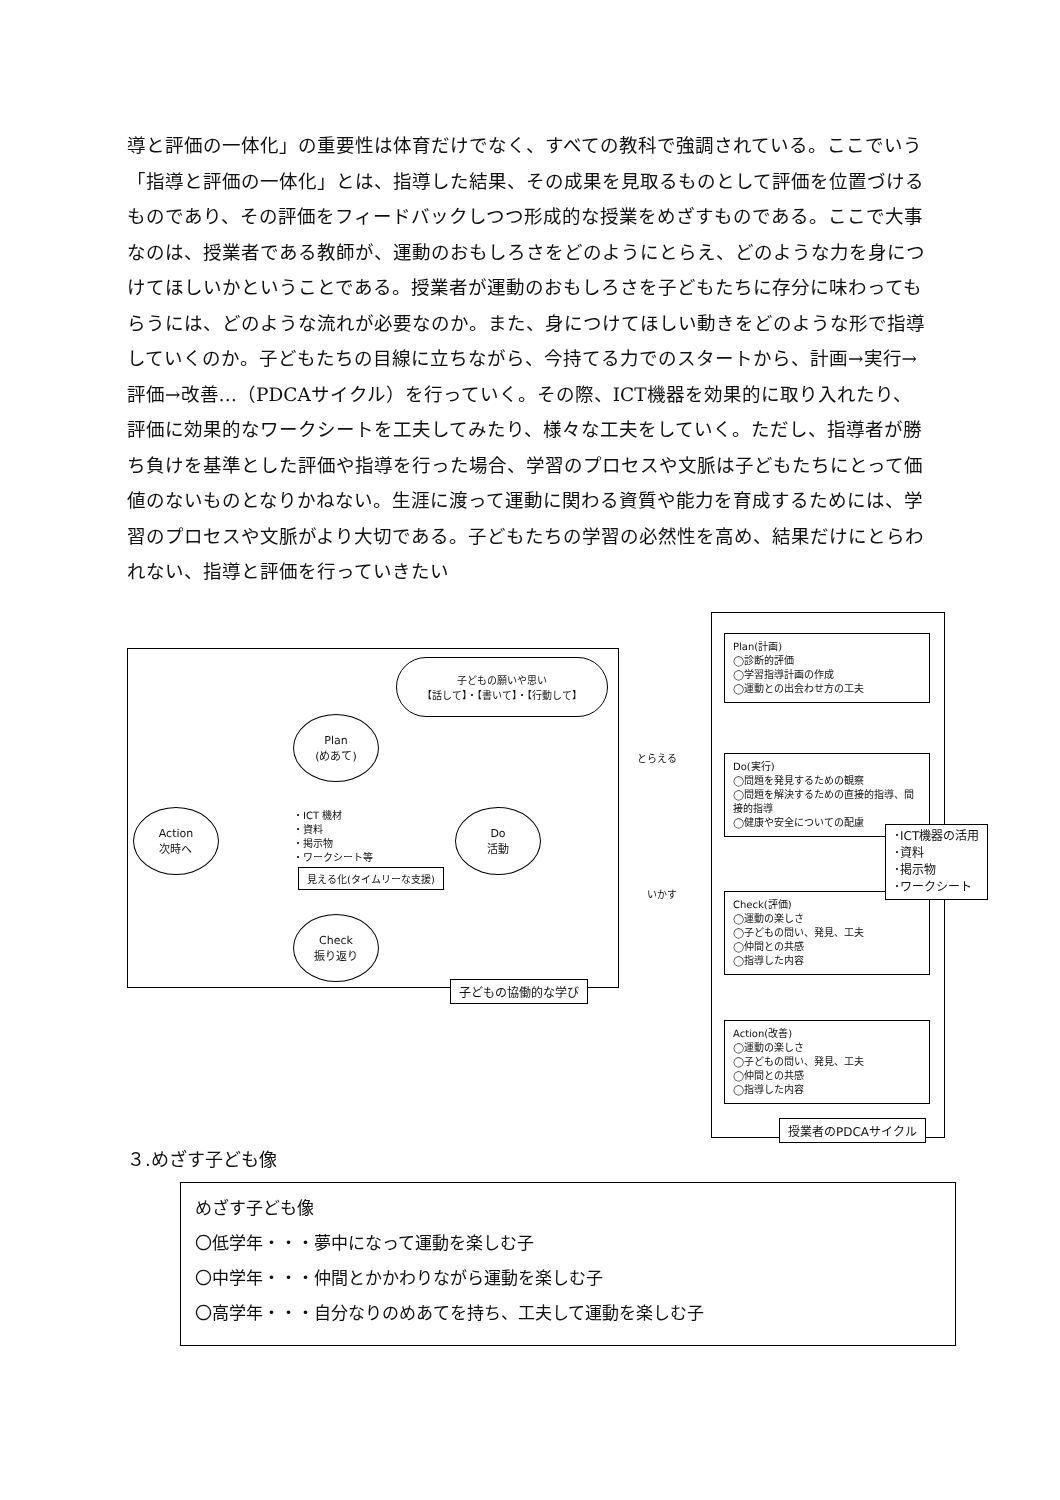導と評価の一体化」の重要性は体育だけでなく、すべての教科で強調されている。ここでいう「指導と評価の一体化」とは、指導した結果、その成果を見取るものとして評価を位置づけるものであり、その評価をフィードバックしつつ形成的な授業をめざすものである。ここで大事なのは、授業者である教師が、運動のおもしろさをどのようにとらえ、どのような力を身につけてほしいかということである。授業者が運動のおもしろさを子どもたちに存分に味わってもらうには、どのような流れが必要なのか。また、身につけてほしい動きをどのような形で指導していくのか。子どもたちの目線に立ちながら、今持てる力でのスタートから、計画→実行→評価→改善…（PDCAサイクル）を行っていく。その際、ICT機器を効果的に取り入れたり、評価に効果的なワークシートを工夫してみたり、様々な工夫をしていく。ただし、指導者が勝ち負けを基準とした評価や指導を行った場合、学習のプロセスや文脈は子どもたちにとって価値のないものとなりかねない。生涯に渡って運動に関わる資質や能力を育成するためには、学習のプロセスや文脈がより大切である。子どもたちの学習の必然性を高め、結果だけにとらわれない、指導と評価を行っていきたい
子どもの願いや思い
【話して】・【書いて】・【行動して】
Plan
(めあて)
Action
次時へ
Do
活動
Check
振り返り
・ICT 機材
・資料
・掲示物
・ワークシート等
見える化(タイムリーな支援)
子どもの協働的な学び
とらえる
いかす
Plan(計画)
◯診断的評価
◯学習指導計画の作成
◯運動との出会わせ方の工夫
Do(実行)
◯問題を発見するための観察
◯問題を解決するための直接的指導、間接的指導
◯健康や安全についての配慮
Check(評価)
◯運動の楽しさ
◯子どもの問い、発見、工夫
◯仲間との共感
◯指導した内容
Action(改善)
◯運動の楽しさ
◯子どもの問い、発見、工夫
◯仲間との共感
◯指導した内容
･ICT機器の活用
･資料
･掲示物
･ワークシート
授業者のPDCAサイクル
３.めざす子ども像
めざす子ども像
〇低学年・・・夢中になって運動を楽しむ子
〇中学年・・・仲間とかかわりながら運動を楽しむ子
〇高学年・・・自分なりのめあてを持ち、工夫して運動を楽しむ子